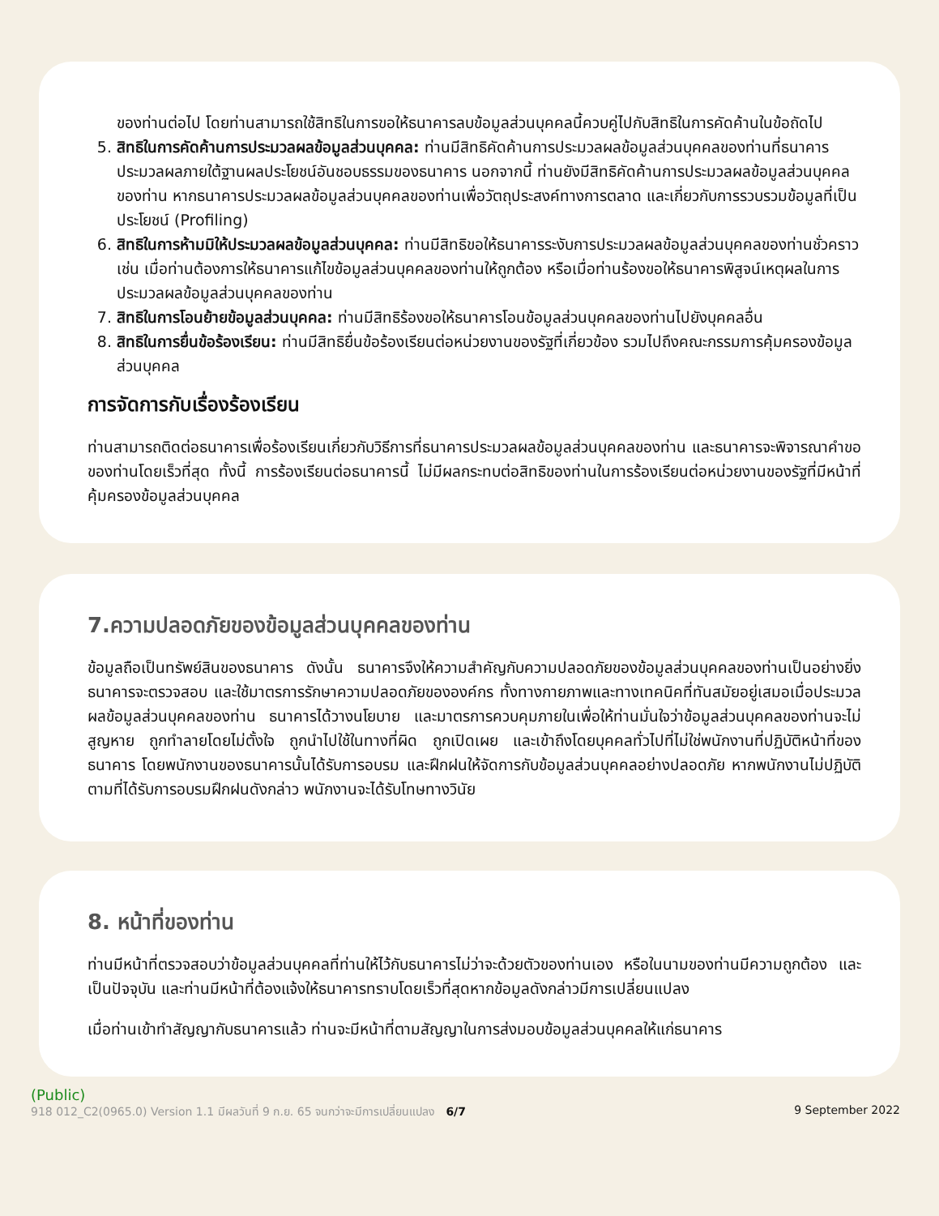ของท่านต่อไป โดยท่านสามารถใช้สิทธิในการขอให้ธนาคารลบข้อมูลส่วนบุคคลนี้ควบคู่ไปกับสิทธิในการคัดค้านในข้อถัดไป
5. สิทธิในการคัดค้านการประมวลผลข้อมูลส่วนบุคคล: ท่านมีสิทธิคัดค้านการประมวลผลข้อมูลส่วนบุคคลของท่านที่ธนาคารประมวลผลภายใต้ฐานผลประโยชน์อันชอบธรรมของธนาคาร นอกจากนี้ ท่านยังมีสิทธิคัดค้านการประมวลผลข้อมูลส่วนบุคคลของท่าน หากธนาคารประมวลผลข้อมูลส่วนบุคคลของท่านเพื่อวัตถุประสงค์ทางการตลาด และเกี่ยวกับการรวบรวมข้อมูลที่เป็นประโยชน์ (Profiling)
6. สิทธิในการห้ามมิให้ประมวลผลข้อมูลส่วนบุคคล: ท่านมีสิทธิขอให้ธนาคารระงับการประมวลผลข้อมูลส่วนบุคคลของท่านชั่วคราว เช่น เมื่อท่านต้องการให้ธนาคารแก้ไขข้อมูลส่วนบุคคลของท่านให้ถูกต้อง หรือเมื่อท่านร้องขอให้ธนาคารพิสูจน์เหตุผลในการประมวลผลข้อมูลส่วนบุคคลของท่าน
7. สิทธิในการโอนย้ายข้อมูลส่วนบุคคล: ท่านมีสิทธิร้องขอให้ธนาคารโอนข้อมูลส่วนบุคคลของท่านไปยังบุคคลอื่น
8. สิทธิในการยื่นข้อร้องเรียน: ท่านมีสิทธิยื่นข้อร้องเรียนต่อหน่วยงานของรัฐที่เกี่ยวข้อง รวมไปถึงคณะกรรมการคุ้มครองข้อมูลส่วนบุคคล
การจัดการกับเรื่องร้องเรียน
ท่านสามารถติดต่อธนาคารเพื่อร้องเรียนเกี่ยวกับวิธีการที่ธนาคารประมวลผลข้อมูลส่วนบุคคลของท่าน และธนาคารจะพิจารณาคำขอของท่านโดยเร็วที่สุด ทั้งนี้ การร้องเรียนต่อธนาคารนี้ ไม่มีผลกระทบต่อสิทธิของท่านในการร้องเรียนต่อหน่วยงานของรัฐที่มีหน้าที่คุ้มครองข้อมูลส่วนบุคคล
7.ความปลอดภัยของข้อมูลส่วนบุคคลของท่าน
ข้อมูลถือเป็นทรัพย์สินของธนาคาร ดังนั้น ธนาคารจึงให้ความสำคัญกับความปลอดภัยของข้อมูลส่วนบุคคลของท่านเป็นอย่างยิ่ง ธนาคารจะตรวจสอบ และใช้มาตรการรักษาความปลอดภัยขององค์กร ทั้งทางกายภาพและทางเทคนิคที่ทันสมัยอยู่เสมอเมื่อประมวลผลข้อมูลส่วนบุคคลของท่าน ธนาคารได้วางนโยบาย และมาตรการควบคุมภายในเพื่อให้ท่านมั่นใจว่าข้อมูลส่วนบุคคลของท่านจะไม่สูญหาย ถูกทำลายโดยไม่ตั้งใจ ถูกนำไปใช้ในทางที่ผิด ถูกเปิดเผย และเข้าถึงโดยบุคคลทั่วไปที่ไม่ใช่พนักงานที่ปฏิบัติหน้าที่ของธนาคาร โดยพนักงานของธนาคารนั้นได้รับการอบรม และฝึกฝนให้จัดการกับข้อมูลส่วนบุคคลอย่างปลอดภัย หากพนักงานไม่ปฏิบัติตามที่ได้รับการอบรมฝึกฝนดังกล่าว พนักงานจะได้รับโทษทางวินัย
8. หน้าที่ของท่าน
ท่านมีหน้าที่ตรวจสอบว่าข้อมูลส่วนบุคคลที่ท่านให้ไว้กับธนาคารไม่ว่าจะด้วยตัวของท่านเอง หรือในนามของท่านมีความถูกต้อง และเป็นปัจจุบัน และท่านมีหน้าที่ต้องแจ้งให้ธนาคารทราบโดยเร็วที่สุดหากข้อมูลดังกล่าวมีการเปลี่ยนแปลง
เมื่อท่านเข้าทำสัญญากับธนาคารแล้ว ท่านจะมีหน้าที่ตามสัญญาในการส่งมอบข้อมูลส่วนบุคคลให้แก่ธนาคาร
(Public)
918 012_C2(0965.0) Version 1.1 มีผลวันที่ 9 ก.ย. 65 จนกว่าจะมีการเปลี่ยนแปลง 6/7 9 September 2022